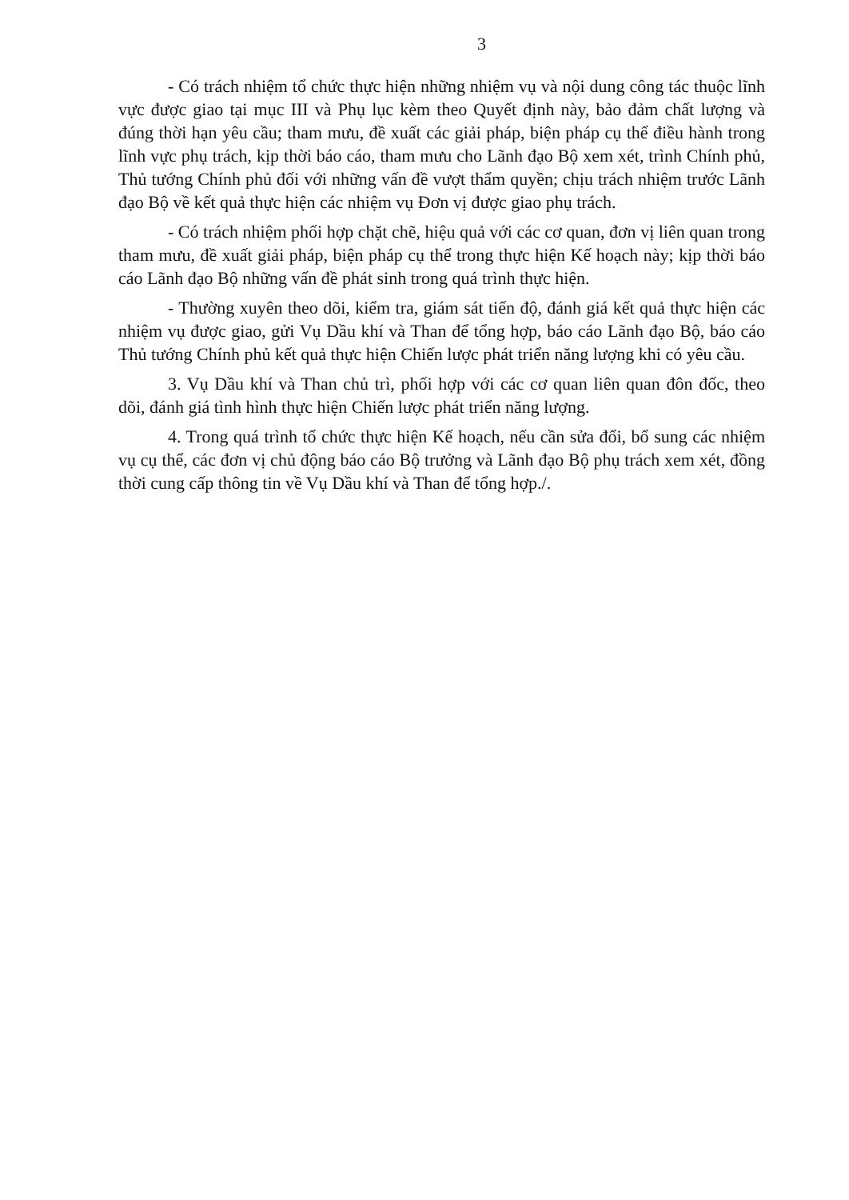3
- Có trách nhiệm tổ chức thực hiện những nhiệm vụ và nội dung công tác thuộc lĩnh vực được giao tại mục III và Phụ lục kèm theo Quyết định này, bảo đảm chất lượng và đúng thời hạn yêu cầu; tham mưu, đề xuất các giải pháp, biện pháp cụ thể điều hành trong lĩnh vực phụ trách, kịp thời báo cáo, tham mưu cho Lãnh đạo Bộ xem xét, trình Chính phủ, Thủ tướng Chính phủ đối với những vấn đề vượt thẩm quyền; chịu trách nhiệm trước Lãnh đạo Bộ về kết quả thực hiện các nhiệm vụ Đơn vị được giao phụ trách.
- Có trách nhiệm phối hợp chặt chẽ, hiệu quả với các cơ quan, đơn vị liên quan trong tham mưu, đề xuất giải pháp, biện pháp cụ thể trong thực hiện Kế hoạch này; kịp thời báo cáo Lãnh đạo Bộ những vấn đề phát sinh trong quá trình thực hiện.
- Thường xuyên theo dõi, kiểm tra, giám sát tiến độ, đánh giá kết quả thực hiện các nhiệm vụ được giao, gửi Vụ Dầu khí và Than để tổng hợp, báo cáo Lãnh đạo Bộ, báo cáo Thủ tướng Chính phủ kết quả thực hiện Chiến lược phát triển năng lượng khi có yêu cầu.
3. Vụ Dầu khí và Than chủ trì, phối hợp với các cơ quan liên quan đôn đốc, theo dõi, đánh giá tình hình thực hiện Chiến lược phát triển năng lượng.
4. Trong quá trình tổ chức thực hiện Kế hoạch, nếu cần sửa đổi, bổ sung các nhiệm vụ cụ thể, các đơn vị chủ động báo cáo Bộ trưởng và Lãnh đạo Bộ phụ trách xem xét, đồng thời cung cấp thông tin về Vụ Dầu khí và Than để tổng hợp./.